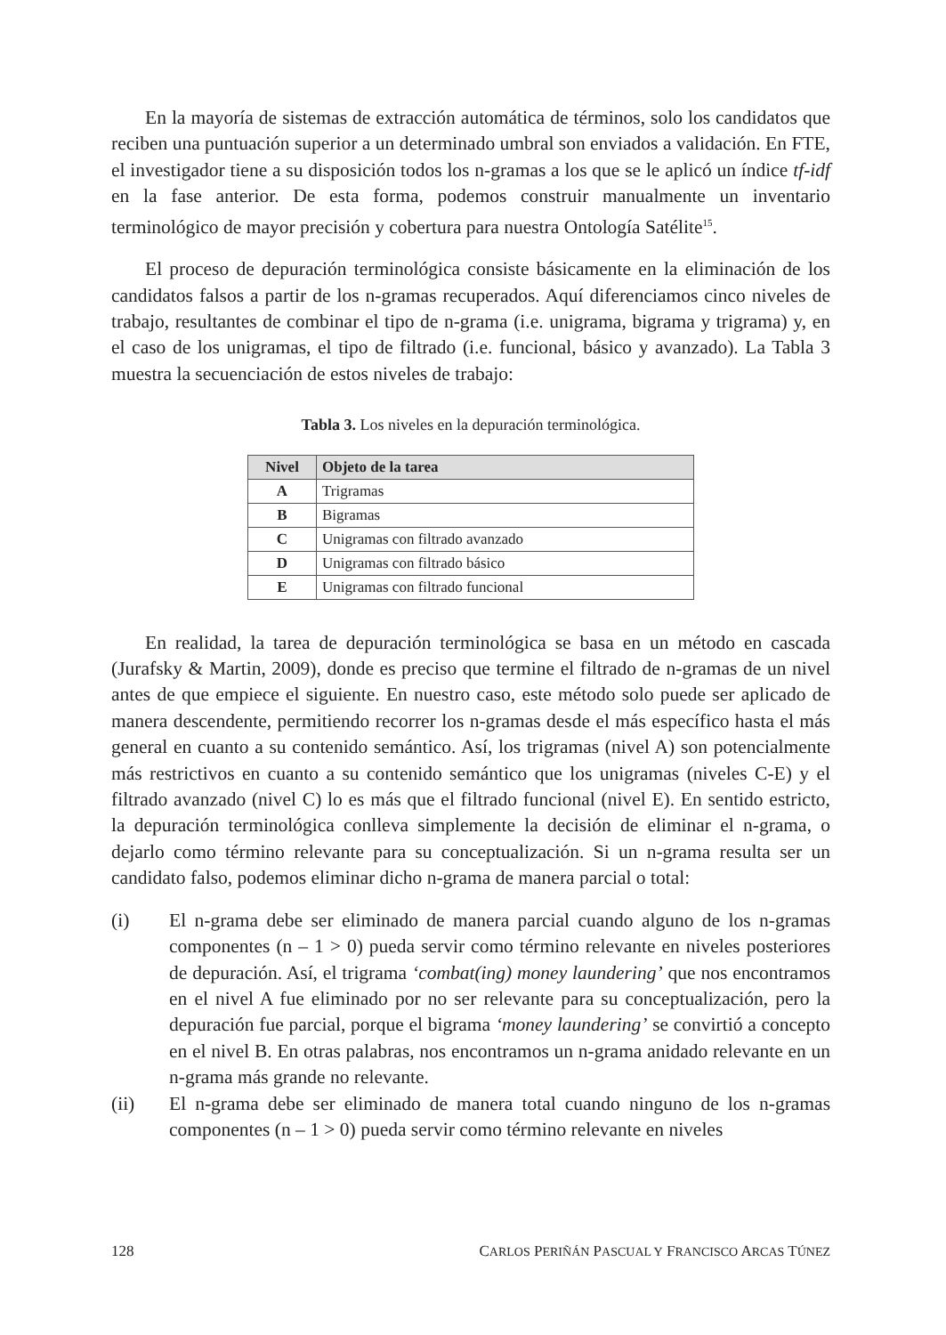En la mayoría de sistemas de extracción automática de términos, solo los candidatos que reciben una puntuación superior a un determinado umbral son enviados a validación. En FTE, el investigador tiene a su disposición todos los n-gramas a los que se le aplicó un índice tf-idf en la fase anterior. De esta forma, podemos construir manualmente un inventario terminológico de mayor precisión y cobertura para nuestra Ontología Satélite<sup>15</sup>.
El proceso de depuración terminológica consiste básicamente en la eliminación de los candidatos falsos a partir de los n-gramas recuperados. Aquí diferenciamos cinco niveles de trabajo, resultantes de combinar el tipo de n-grama (i.e. unigrama, bigrama y trigrama) y, en el caso de los unigramas, el tipo de filtrado (i.e. funcional, básico y avanzado). La Tabla 3 muestra la secuenciación de estos niveles de trabajo:
Tabla 3. Los niveles en la depuración terminológica.
| Nivel | Objeto de la tarea |
| --- | --- |
| A | Trigramas |
| B | Bigramas |
| C | Unigramas con filtrado avanzado |
| D | Unigramas con filtrado básico |
| E | Unigramas con filtrado funcional |
En realidad, la tarea de depuración terminológica se basa en un método en cascada (Jurafsky & Martin, 2009), donde es preciso que termine el filtrado de n-gramas de un nivel antes de que empiece el siguiente. En nuestro caso, este método solo puede ser aplicado de manera descendente, permitiendo recorrer los n-gramas desde el más específico hasta el más general en cuanto a su contenido semántico. Así, los trigramas (nivel A) son potencialmente más restrictivos en cuanto a su contenido semántico que los unigramas (niveles C-E) y el filtrado avanzado (nivel C) lo es más que el filtrado funcional (nivel E). En sentido estricto, la depuración terminológica conlleva simplemente la decisión de eliminar el n-grama, o dejarlo como término relevante para su conceptualización. Si un n-grama resulta ser un candidato falso, podemos eliminar dicho n-grama de manera parcial o total:
(i) El n-grama debe ser eliminado de manera parcial cuando alguno de los n-gramas componentes (n – 1 > 0) pueda servir como término relevante en niveles posteriores de depuración. Así, el trigrama ‘combat(ing) money laundering’ que nos encontramos en el nivel A fue eliminado por no ser relevante para su conceptualización, pero la depuración fue parcial, porque el bigrama ‘money laundering’ se convirtió a concepto en el nivel B. En otras palabras, nos encontramos un n-grama anidado relevante en un n-grama más grande no relevante.
(ii) El n-grama debe ser eliminado de manera total cuando ninguno de los n-gramas componentes (n – 1 > 0) pueda servir como término relevante en niveles
128 CARLOS PERIÑÁN PASCUAL Y FRANCISCO ARCAS TÚNEZ